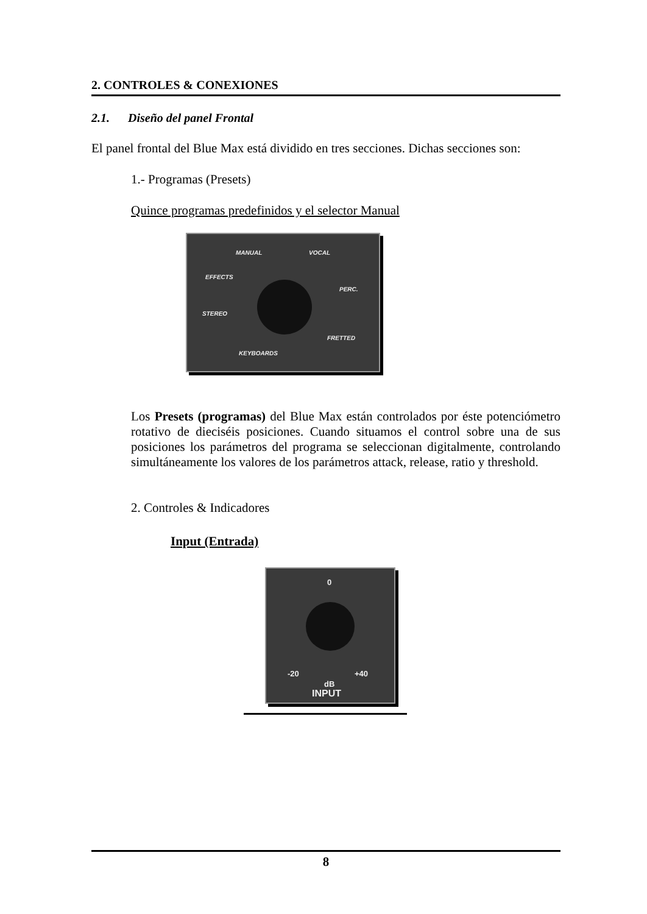2. CONTROLES & CONEXIONES
2.1. Diseño del panel Frontal
El panel frontal del Blue Max está dividido en tres secciones. Dichas secciones son:
1.- Programas (Presets)
Quince programas predefinidos y el selector Manual
MANUAL VOCAL
EFFECTS
PERC.
STEREO
FRETTED
KEYBOARDS
Los Presets (programas) del Blue Max están controlados por éste potenciómetro rotativo de dieciséis posiciones. Cuando situamos el control sobre una de sus posiciones los parámetros del programa se seleccionan digitalmente, controlando simultáneamente los valores de los parámetros attack, release, ratio y threshold.
2. Controles & Indicadores
Input (Entrada)
0
-20 +40
dB
INPUT
8